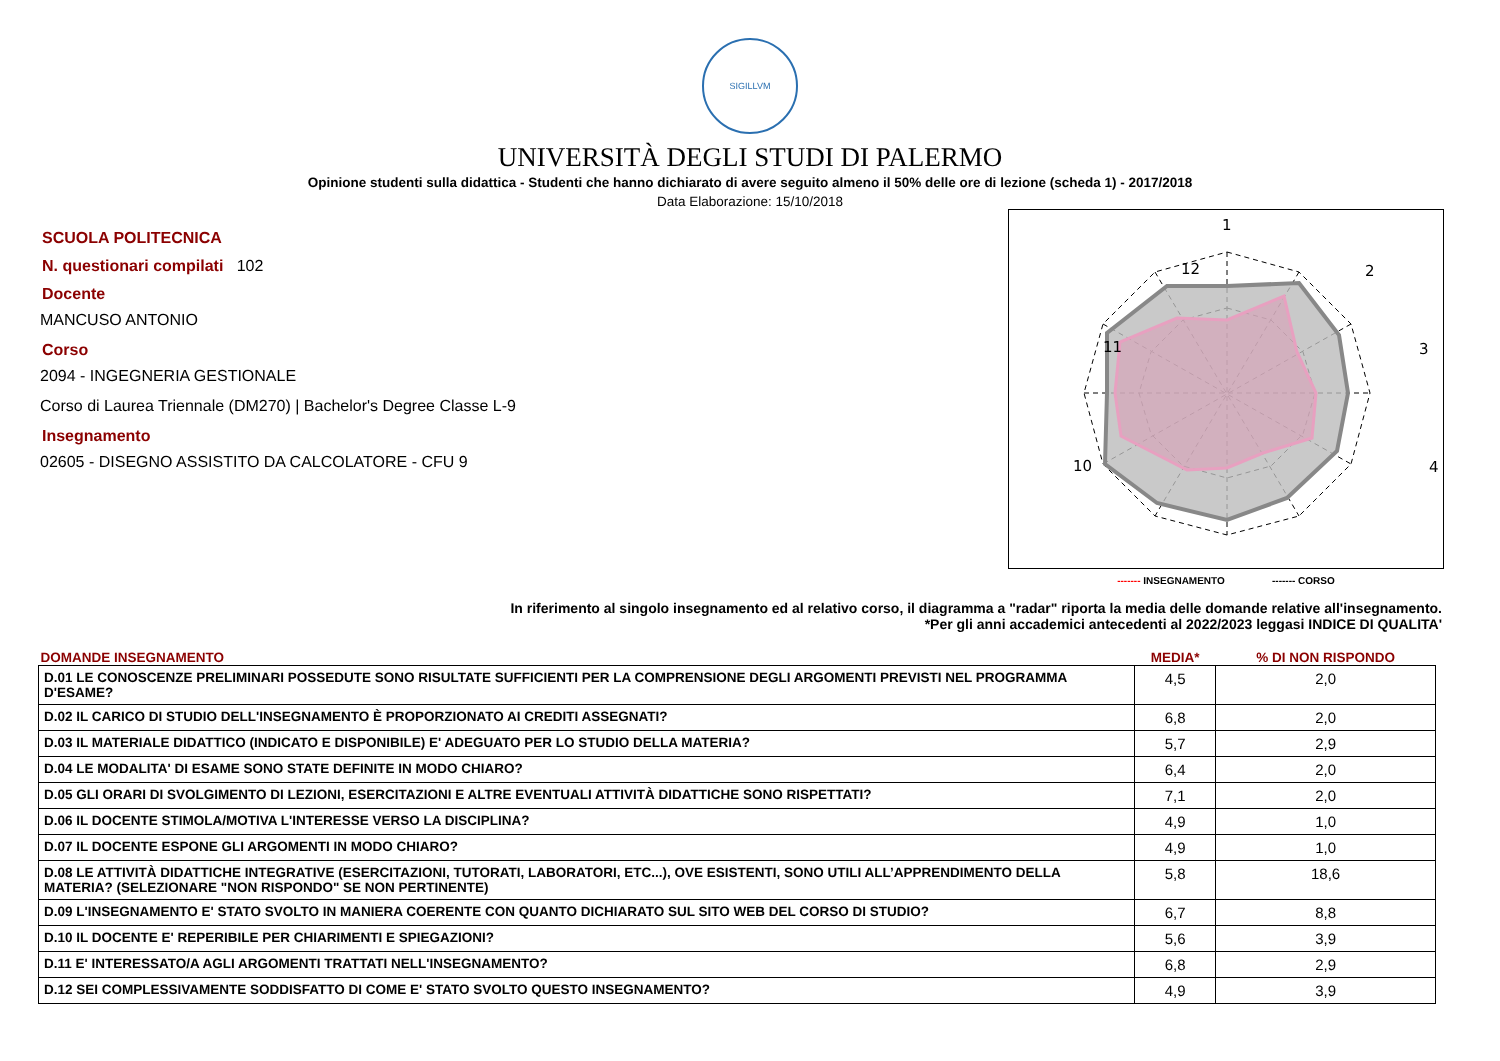SIGILLVM
UNIVERSITÀ DEGLI STUDI DI PALERMO
Opinione studenti sulla didattica - Studenti che hanno dichiarato di avere seguito almeno il 50% delle ore di lezione (scheda 1) - 2017/2018
Data Elaborazione: 15/10/2018
SCUOLA POLITECNICA
N. questionari compilati 102
Docente
MANCUSO ANTONIO
Corso
2094 - INGEGNERIA GESTIONALE
Corso di Laurea Triennale (DM270) | Bachelor's Degree Classe L-9
Insegnamento
02605 - DISEGNO ASSISTITO DA CALCOLATORE - CFU 9
1
2
3
4
x
x
12
11
10
x
x
5
------- INSEGNAMENTO ------- CORSO
In riferimento al singolo insegnamento ed al relativo corso, il diagramma a "radar" riporta la media delle domande relative all'insegnamento.
*Per gli anni accademici antecedenti al 2022/2023 leggasi INDICE DI QUALITA'
| DOMANDE INSEGNAMENTO | MEDIA* | % DI NON RISPONDO |
| --- | --- | --- |
| D.01 LE CONOSCENZE PRELIMINARI POSSEDUTE SONO RISULTATE SUFFICIENTI PER LA COMPRENSIONE DEGLI ARGOMENTI PREVISTI NEL PROGRAMMA D'ESAME? | 4,5 | 2,0 |
| D.02 IL CARICO DI STUDIO DELL'INSEGNAMENTO È PROPORZIONATO AI CREDITI ASSEGNATI? | 6,8 | 2,0 |
| D.03 IL MATERIALE DIDATTICO (INDICATO E DISPONIBILE) E' ADEGUATO PER LO STUDIO DELLA MATERIA? | 5,7 | 2,9 |
| D.04 LE MODALITA' DI ESAME SONO STATE DEFINITE IN MODO CHIARO? | 6,4 | 2,0 |
| D.05 GLI ORARI DI SVOLGIMENTO DI LEZIONI, ESERCITAZIONI E ALTRE EVENTUALI ATTIVITÀ DIDATTICHE SONO RISPETTATI? | 7,1 | 2,0 |
| D.06 IL DOCENTE STIMOLA/MOTIVA L'INTERESSE VERSO LA DISCIPLINA? | 4,9 | 1,0 |
| D.07 IL DOCENTE ESPONE GLI ARGOMENTI IN MODO CHIARO? | 4,9 | 1,0 |
| D.08 LE ATTIVITÀ DIDATTICHE INTEGRATIVE (ESERCITAZIONI, TUTORATI, LABORATORI, ETC...), OVE ESISTENTI, SONO UTILI ALL’APPRENDIMENTO DELLA MATERIA? (SELEZIONARE "NON RISPONDO" SE NON PERTINENTE) | 5,8 | 18,6 |
| D.09 L'INSEGNAMENTO E' STATO SVOLTO IN MANIERA COERENTE CON QUANTO DICHIARATO SUL SITO WEB DEL CORSO DI STUDIO? | 6,7 | 8,8 |
| D.10 IL DOCENTE E' REPERIBILE PER CHIARIMENTI E SPIEGAZIONI? | 5,6 | 3,9 |
| D.11 E' INTERESSATO/A AGLI ARGOMENTI TRATTATI NELL'INSEGNAMENTO? | 6,8 | 2,9 |
| D.12 SEI COMPLESSIVAMENTE SODDISFATTO DI COME E' STATO SVOLTO QUESTO INSEGNAMENTO? | 4,9 | 3,9 |